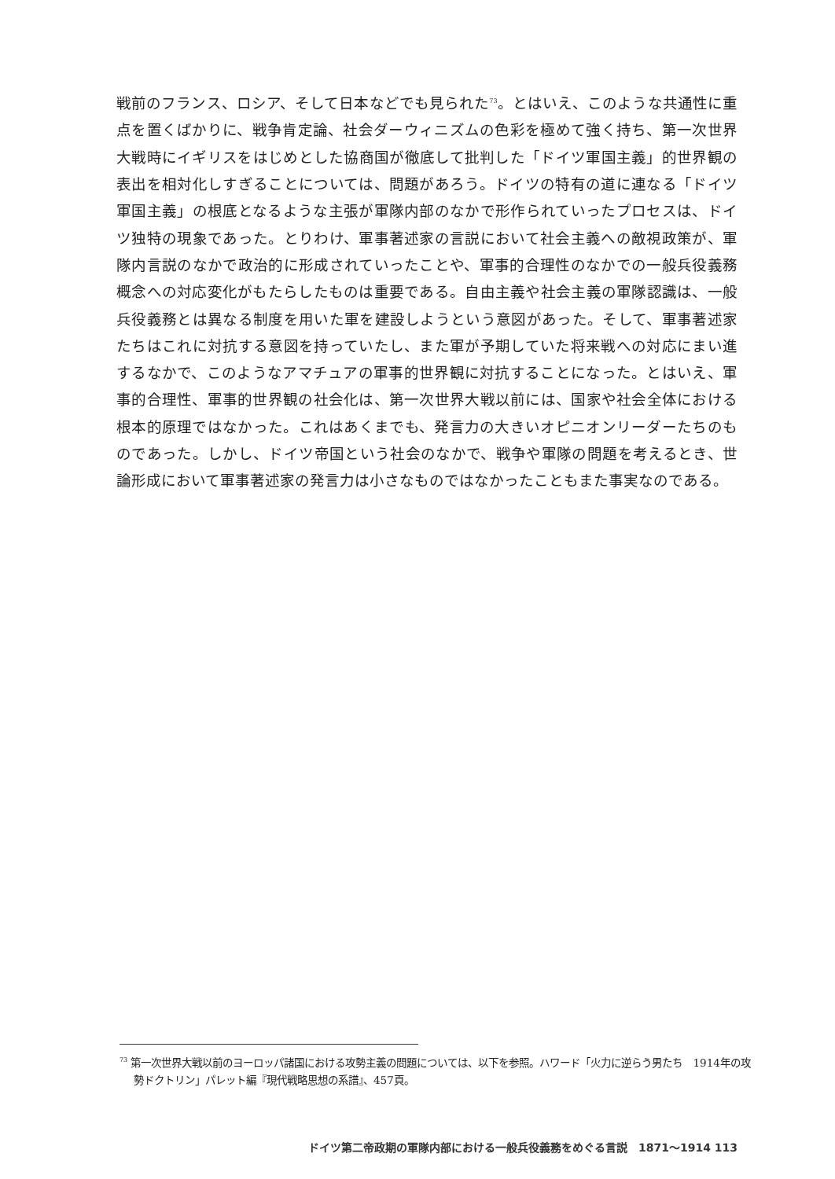戦前のフランス、ロシア、そして日本などでも見られた<sup>73</sup>。とはいえ、このような共通性に重点を置くばかりに、戦争肯定論、社会ダーウィニズムの色彩を極めて強く持ち、第一次世界大戦時にイギリスをはじめとした協商国が徹底して批判した「ドイツ軍国主義」的世界観の表出を相対化しすぎることについては、問題があろう。ドイツの特有の道に連なる「ドイツ軍国主義」の根底となるような主張が軍隊内部のなかで形作られていったプロセスは、ドイツ独特の現象であった。とりわけ、軍事著述家の言説において社会主義への敵視政策が、軍隊内言説のなかで政治的に形成されていったことや、軍事的合理性のなかでの一般兵役義務概念への対応変化がもたらしたものは重要である。自由主義や社会主義の軍隊認識は、一般兵役義務とは異なる制度を用いた軍を建設しようという意図があった。そして、軍事著述家たちはこれに対抗する意図を持っていたし、また軍が予期していた将来戦への対応にまい進するなかで、このようなアマチュアの軍事的世界観に対抗することになった。とはいえ、軍事的合理性、軍事的世界観の社会化は、第一次世界大戦以前には、国家や社会全体における根本的原理ではなかった。これはあくまでも、発言力の大きいオピニオンリーダーたちのものであった。しかし、ドイツ帝国という社会のなかで、戦争や軍隊の問題を考えるとき、世論形成において軍事著述家の発言力は小さなものではなかったこともまた事実なのである。
<sup>73</sup> 第一次世界大戦以前のヨーロッパ諸国における攻勢主義の問題については、以下を参照。ハワード「火力に逆らう男たち　1914年の攻勢ドクトリン」パレット編『現代戦略思想の系譜』、457頁。
ドイツ第二帝政期の軍隊内部における一般兵役義務をめぐる言説　1871〜1914 113